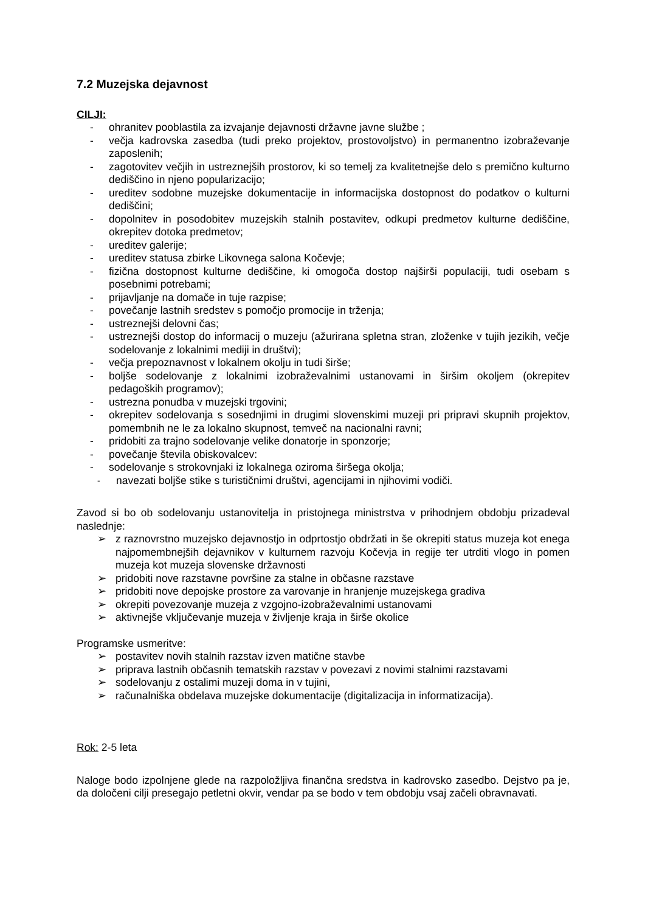7.2 Muzejska dejavnost
CILJI:
- ohranitev pooblastila za izvajanje dejavnosti državne javne službe ;
- večja kadrovska zasedba (tudi preko projektov, prostovoljstvo) in permanentno izobraževanje zaposlenih;
- zagotovitev večjih in ustreznejših prostorov, ki so temelj za kvalitetnejše delo s premično kulturno dediščino in njeno popularizacijo;
- ureditev sodobne muzejske dokumentacije in informacijska dostopnost do podatkov o kulturni dediščini;
- dopolnitev in posodobitev muzejskih stalnih postavitev, odkupi predmetov kulturne dediščine, okrepitev dotoka predmetov;
- ureditev galerije;
- ureditev statusa zbirke Likovnega salona Kočevje;
- fizična dostopnost kulturne dediščine, ki omogoča dostop najširši populaciji, tudi osebam s posebnimi potrebami;
- prijavljanje na domače in tuje razpise;
- povečanje lastnih sredstev s pomočjo promocije in trženja;
- ustreznejši delovni čas;
- ustreznejši dostop do informacij o muzeju (ažurirana spletna stran, zloženke v tujih jezikih, večje sodelovanje z lokalnimi mediji in društvi);
- večja prepoznavnost v lokalnem okolju in tudi širše;
- boljše sodelovanje z lokalnimi izobraževalnimi ustanovami in širšim okoljem (okrepitev pedagoških programov);
- ustrezna ponudba v muzejski trgovini;
- okrepitev sodelovanja s sosednjimi in drugimi slovenskimi muzeji pri pripravi skupnih projektov, pomembnih ne le za lokalno skupnost, temveč na nacionalni ravni;
- pridobiti za trajno sodelovanje velike donatorje in sponzorje;
- povečanje števila obiskovalcev:
- sodelovanje s strokovnjaki iz lokalnega oziroma širšega okolja;
- navezati boljše stike s turističnimi društvi, agencijami in njihovimi vodiči.
Zavod si bo ob sodelovanju ustanovitelja in pristojnega ministrstva v prihodnjem obdobju prizadeval naslednje:
➢ z raznovrstno muzejsko dejavnostjo in odprtostjo obdržati in še okrepiti status muzeja kot enega najpomembnejših dejavnikov v kulturnem razvoju Kočevja in regije ter utrditi vlogo in pomen muzeja kot muzeja slovenske državnosti
➢ pridobiti nove razstavne površine za stalne in občasne razstave
➢ pridobiti nove depojske prostore za varovanje in hranjenje muzejskega gradiva
➢ okrepiti povezovanje muzeja z vzgojno-izobraževalnimi ustanovami
➢ aktivnejše vključevanje muzeja v življenje kraja in širše okolice
Programske usmeritve:
➢ postavitev novih stalnih razstav izven matične stavbe
➢ priprava lastnih občasnih tematskih razstav v povezavi z novimi stalnimi razstavami
➢ sodelovanju z ostalimi muzeji doma in v tujini,
➢ računalniška obdelava muzejske dokumentacije (digitalizacija in informatizacija).
Rok: 2-5 leta
Naloge bodo izpolnjene glede na razpoložljiva finančna sredstva in kadrovsko zasedbo. Dejstvo pa je, da določeni cilji presegajo petletni okvir, vendar pa se bodo v tem obdobju vsaj začeli obravnavati.